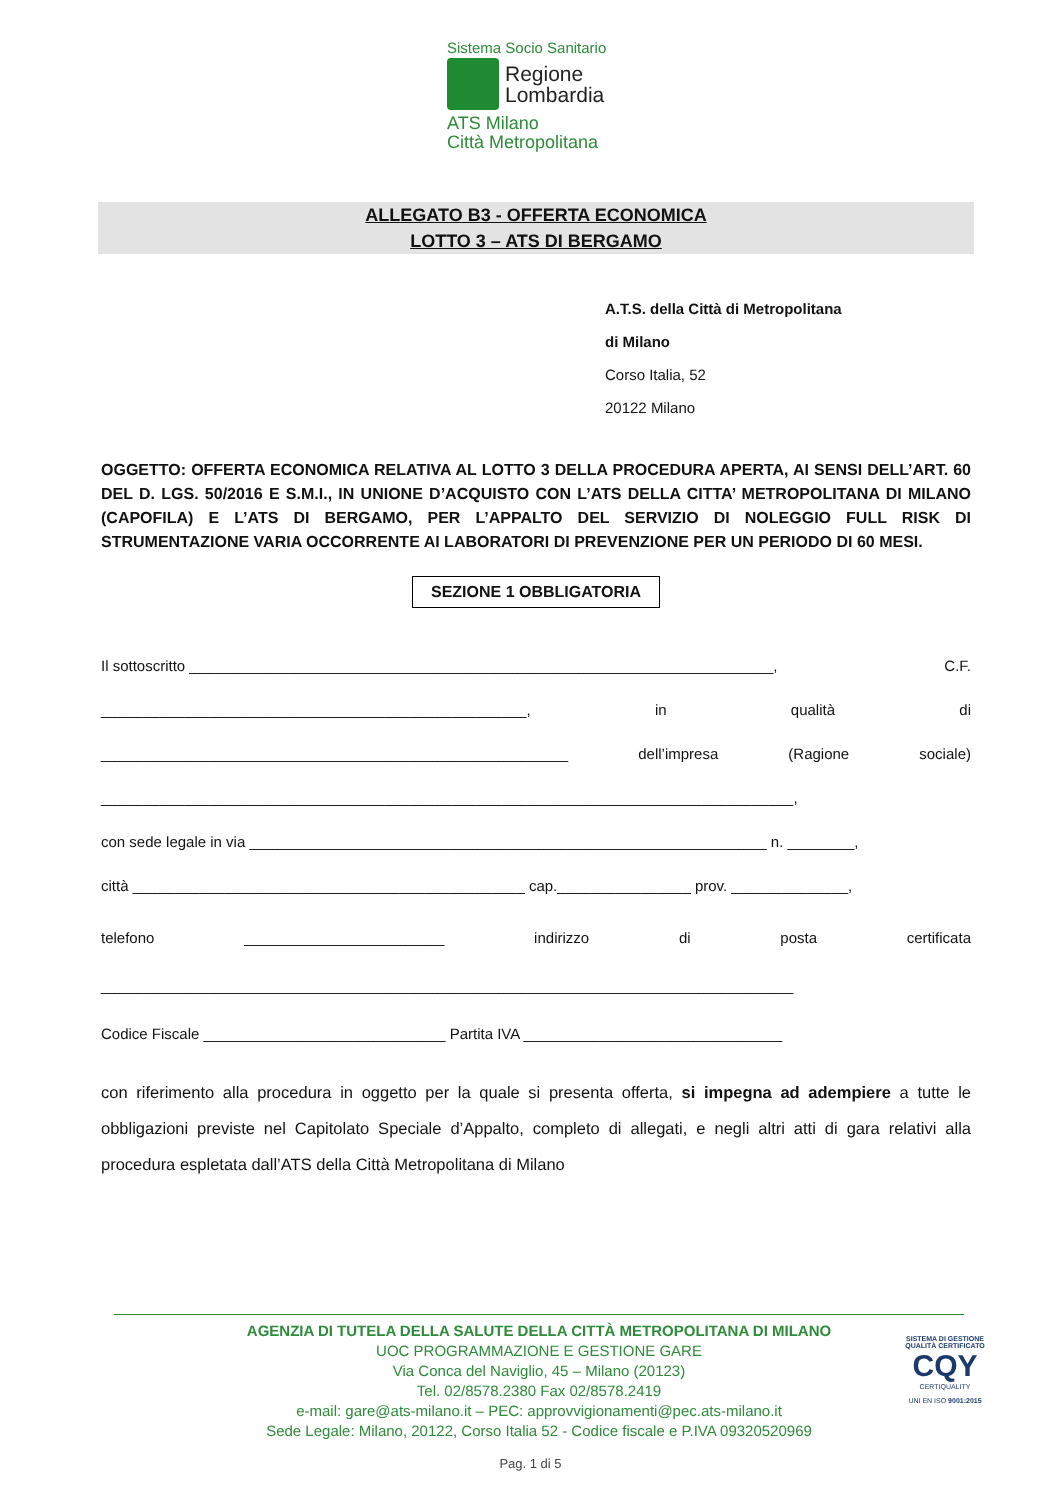Sistema Socio Sanitario
Regione
Lombardia
ATS Milano
Città Metropolitana
ALLEGATO B3 - OFFERTA ECONOMICA
LOTTO 3 – ATS DI BERGAMO
A.T.S. della Città di Metropolitana
di Milano
Corso Italia, 52
20122 Milano
OGGETTO: OFFERTA ECONOMICA RELATIVA AL LOTTO 3 DELLA PROCEDURA APERTA, AI SENSI DELL’ART. 60 DEL D. LGS. 50/2016 E S.M.I., IN UNIONE D’ACQUISTO CON L’ATS DELLA CITTA’ METROPOLITANA DI MILANO (CAPOFILA) E L’ATS DI BERGAMO, PER L’APPALTO DEL SERVIZIO DI NOLEGGIO FULL RISK DI STRUMENTAZIONE VARIA OCCORRENTE AI LABORATORI DI PREVENZIONE PER UN PERIODO DI 60 MESI.
SEZIONE 1 OBBLIGATORIA
Il sottoscritto ______________________________________________________________________, C.F.
___________________________________________________, in qualità di
________________________________________________________ dell’impresa (Ragione sociale)
___________________________________________________________________________________,
con sede legale in via ______________________________________________________________ n. ________,
città _______________________________________________ cap.________________ prov. ______________,
telefono ________________________ indirizzo di posta certificata
___________________________________________________________________________________
Codice Fiscale _____________________________ Partita IVA _______________________________
con riferimento alla procedura in oggetto per la quale si presenta offerta, si impegna ad adempiere a tutte le obbligazioni previste nel Capitolato Speciale d’Appalto, completo di allegati, e negli altri atti di gara relativi alla procedura espletata dall’ATS della Città Metropolitana di Milano
AGENZIA DI TUTELA DELLA SALUTE DELLA CITTÀ METROPOLITANA DI MILANO
UOC PROGRAMMAZIONE E GESTIONE GARE
Via Conca del Naviglio, 45 – Milano (20123)
Tel. 02/8578.2380 Fax 02/8578.2419
e-mail: gare@ats-milano.it – PEC: approvvigionamenti@pec.ats-milano.it
Sede Legale: Milano, 20122, Corso Italia 52 - Codice fiscale e P.IVA 09320520969
SISTEMA DI GESTIONE QUALITÀ CERTIFICATO
CQY
CERTIQUALITY
UNI EN ISO 9001:2015
Pag. 1 di 5